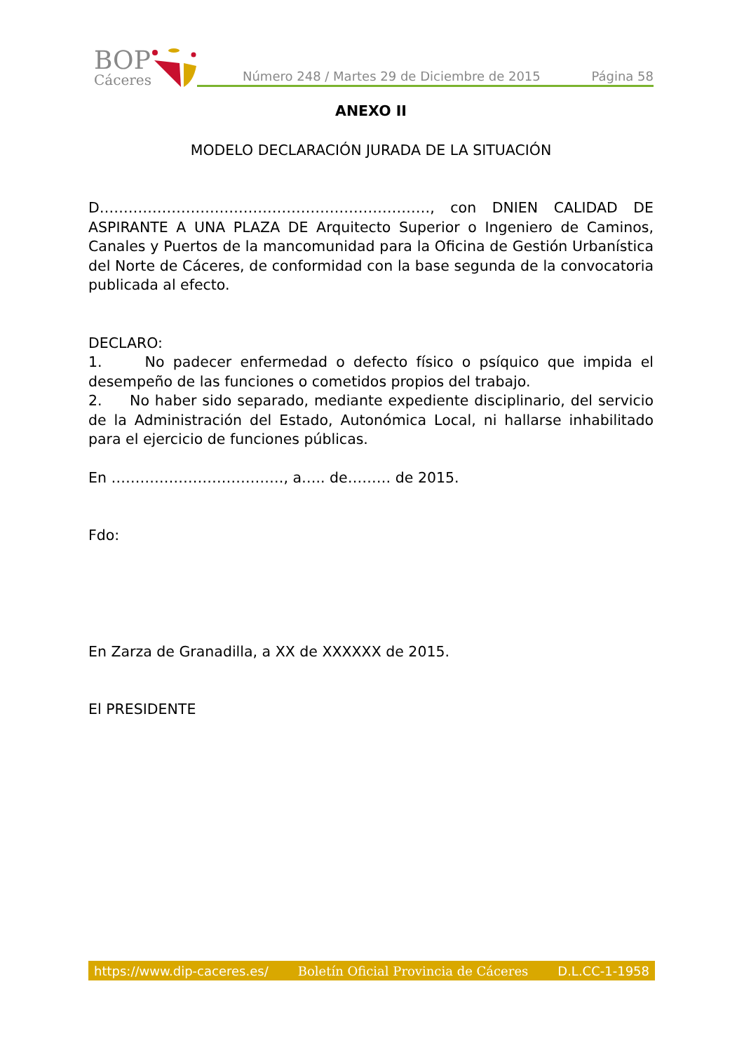BOP
Cáceres
Número 248 / Martes 29 de Diciembre de 2015 Página 58
ANEXO II
MODELO DECLARACIÓN JURADA DE LA SITUACIÓN
D……………………………………………………………, con DNIEN CALIDAD DE ASPIRANTE A UNA PLAZA DE Arquitecto Superior o Ingeniero de Caminos, Canales y Puertos de la mancomunidad para la Oficina de Gestión Urbanística del Norte de Cáceres, de conformidad con la base segunda de la convocatoria publicada al efecto.
DECLARO:
1. No padecer enfermedad o defecto físico o psíquico que impida el desempeño de las funciones o cometidos propios del trabajo.
2. No haber sido separado, mediante expediente disciplinario, del servicio de la Administración del Estado, Autonómica Local, ni hallarse inhabilitado para el ejercicio de funciones públicas.
En ………………………………, a….. de……… de 2015.
Fdo:
En Zarza de Granadilla, a XX de XXXXXX de 2015.
El PRESIDENTE
https://www.dip-caceres.es/ Boletín Oficial Provincia de Cáceres D.L.CC-1-1958